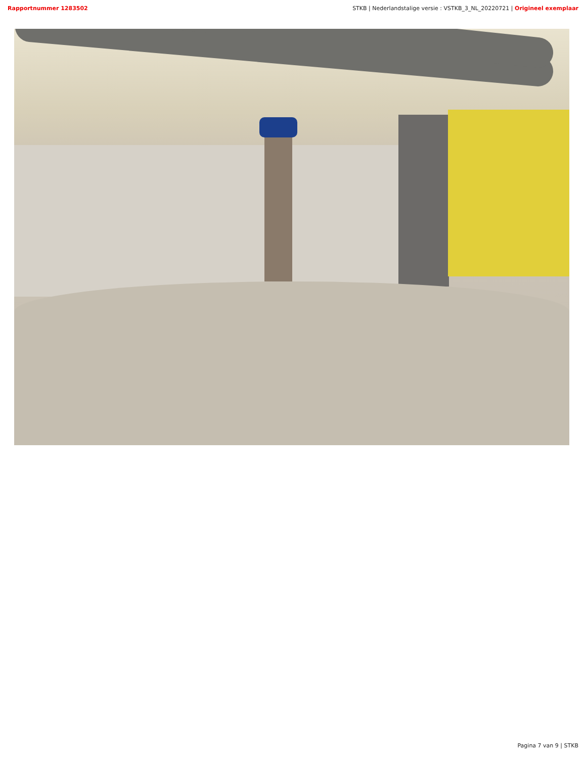Rapportnummer 1283502 STKB | Nederlandstalige versie : VSTKB_3_NL_20220721 | Origineel exemplaar
Pagina 7 van 9 | STKB